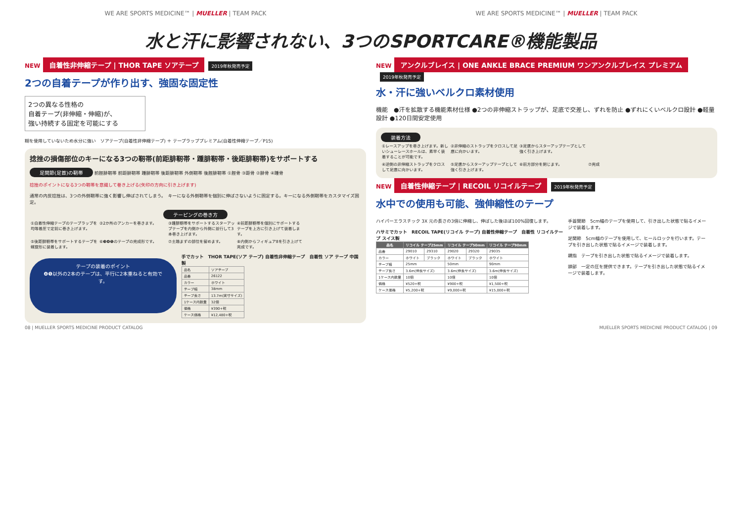WE ARE SPORTS MEDICINE™ | MUELLER | TEAM PACK WE ARE SPORTS MEDICINE™ | MUELLER | TEAM PACK
水と汗に影響されない、3つのSPORTCARE®機能製品
NEW 自着性非伸縮テープ | THOR TAPE ソアテープ 2019年秋発売予定
2つの自着テープが作り出す、強固な固定性
2つの異なる性格の
自着テープ(非伸縮・伸縮)が、
強い持続する固定を可能にする
糊を使用していないため水分に強い　ソアテープ(自着性非伸縮テープ) ＋ テープラッププレミアム(自着性伸縮テープ／P15)
捻挫の損傷部位のキーになる3つの靭帯(前距腓靭帯・踵腓靭帯・後距腓靭帯)をサポートする
足関節(足首)の靭帯 前脛腓靭帯 前距腓靭帯 踵腓靭帯 後距腓靭帯 外側靭帯 後脛腓靭帯 ①脛骨 ③距骨 ②腓骨 ④踵骨
捻挫のポイントになる3つの靭帯を意識して巻き上げる(矢印の方向に引き上げます)
通常の内反捻挫は、3つの外側靭帯に強く影響し伸ばされてしまう。　キーになる外側靭帯を個別に伸ばさないように固定する。キーになる外側靭帯をカスタマイズ固定。
テーピングの巻き方
①自着性伸縮テープのテープラップを均等着圧で定前に巻き上げます。 ②2か所のアンカーを巻きます。 ③踵腓靭帯をサポートするスターアップテープを内側から外側に並行して3本巻き上げます。 ④前距腓靭帯を個別にサポートするテープを上方に引き上げて装着します。
⑤後距腓靭帯をサポートするテープを螺旋形に装着します。 ⑥❸❹❺のテープの完成形です。 ⑦土踏まずの部位を留めます。 ⑧内側からフィギュア8を引き上げて完成です。
テープの装着のポイント
❹❺以外の2本のテープは、平行に2本重ねると有効です。
手でカット　THOR TAPE(ソア テープ) 自着性非伸縮テープ　自着性 ソア テープ 中国製
| 品名 | ソアテープ |
| 品番 | 26122 |
| カラー | ホワイト |
| テープ幅 | 38mm |
| テープ長さ | 13.7m(実寸サイズ) |
| 1ケース内数量 | 32個 |
| 価格 | ¥390+税 |
| ケース価格 | ¥12,480+税 |
NEW アンクルブレイス | ONE ANKLE BRACE PREMIUM ワンアンクルブレイス プレミアム 2019年秋発売予定
水・汗に強いベルクロ素材使用
機能　●汗を拡散する機能素材仕様 ●2つの非伸縮ストラップが、足底で交差し、ずれを防止 ●ずれにくいベルクロ設計 ●軽量設計 ●120日間安定使用
装着方法
①レースアップを巻き上げます。新しいシューレースホールは、素早く装着することが可能です。 ②非伸縮のストラップをクロスして足底に向かいます。 ③足底からスターアップテープとして強く引き上げます。
④逆側の非伸縮ストラップをクロスして足底に向かいます。 ⑤足底からスターアップテープとして強く引き上げます。 ⑥前方部分を閉じます。 ⑦完成
NEW 自着性伸縮テープ | RECOIL リコイルテープ 2019年秋発売予定
水中での使用も可能、強伸縮性のテープ
ハイパーエラスチック 3X 元の長さの3倍に伸縮し、伸ばした後ほぼ100%回復します。
ハサミでカット　RECOIL TAPE(リコイル テープ) 自着性伸縮テープ　自着性 リコイルテープ スイス製
| 品名 | リコイル テープ25mm | | リコイル テープ50mm | | リコイル テープ90mm |
| --- | --- | --- | --- | --- | --- |
| 品番 | 29010 | 29310 | 29020 | 29320 | 29035 |
| カラー | ホワイト | ブラック | ホワイト | ブラック | ホワイト |
| テープ幅 | 25mm | | 50mm | | 90mm |
| テープ長さ | 3.6m(伸長サイズ) | | 3.6m(伸長サイズ) | | 3.6m(伸長サイズ) |
| 1ケース内数量 | 10個 | | 10個 | | 10個 |
| 価格 | ¥520+税 | | ¥900+税 | | ¥1,500+税 |
| ケース価格 | ¥5,200+税 | | ¥9,000+税 | | ¥15,000+税 |
手首関節　5cm幅のテープを使用して、引き出した状態で貼るイメージで装着します。
足関節　5cm幅のテープを使用して、ヒールロックを行います。テープを引き出した状態で貼るイメージで装着します。
親指　テープを引き出した状態で貼るイメージで装着します。
頭部　一定の圧を提供できます。テープを引き出した状態で貼るイメージで装着します。
08 | MUELLER SPORTS MEDICINE PRODUCT CATALOG MUELLER SPORTS MEDICINE PRODUCT CATALOG | 09